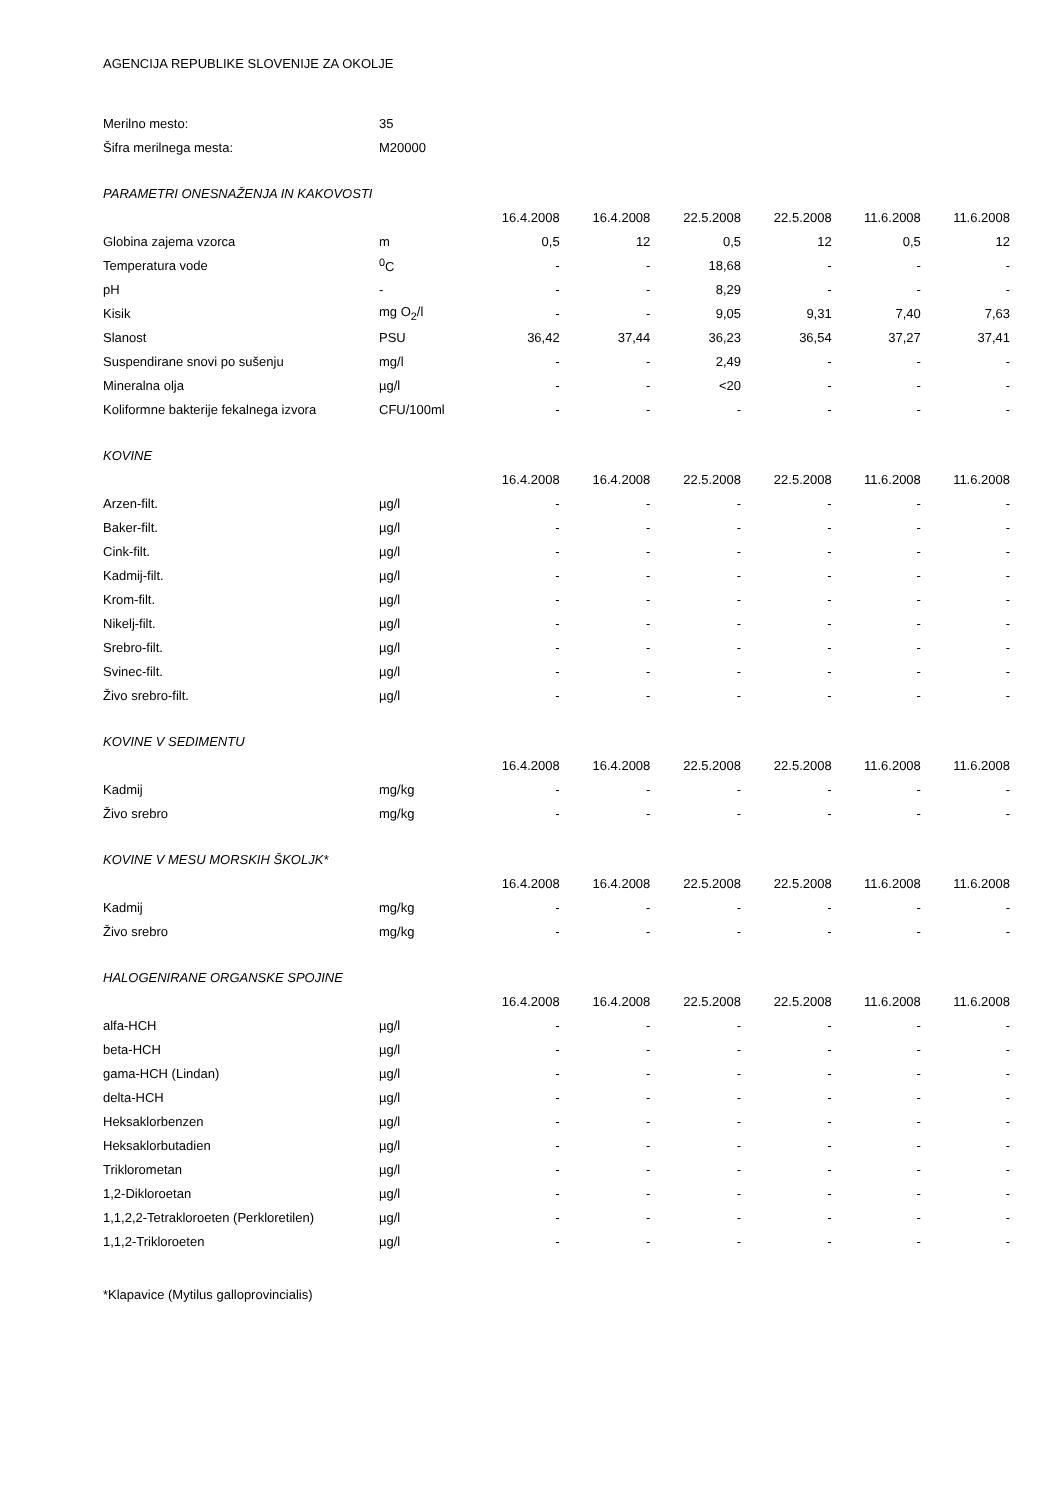AGENCIJA REPUBLIKE SLOVENIJE ZA OKOLJE
| Merilno mesto: | 35 | | | | | | |
| Šifra merilnega mesta: | M20000 | | | | | | |
| PARAMETRI ONESNAŽENJA IN KAKOVOSTI | | | | | | | |
| | | 16.4.2008 | 16.4.2008 | 22.5.2008 | 22.5.2008 | 11.6.2008 | 11.6.2008 |
| Globina zajema vzorca | m | 0,5 | 12 | 0,5 | 12 | 0,5 | 12 |
| Temperatura vode | <sup>0</sup> C | - | - | 18,68 | - | - | - |
| pH | - | - | - | 8,29 | - | - | - |
| Kisik | mg O<sub>2</sub>/l | - | - | 9,05 | 9,31 | 7,40 | 7,63 |
| Slanost | PSU | 36,42 | 37,44 | 36,23 | 36,54 | 37,27 | 37,41 |
| Suspendirane snovi po sušenju | mg/l | - | - | 2,49 | - | - | - |
| Mineralna olja | µg/l | - | - | <20 | - | - | - |
| Koliformne bakterije fekalnega izvora | CFU/100ml | - | - | - | - | - | - |
| KOVINE | | | | | | | |
| | | 16.4.2008 | 16.4.2008 | 22.5.2008 | 22.5.2008 | 11.6.2008 | 11.6.2008 |
| Arzen-filt. | µg/l | - | - | - | - | - | - |
| Baker-filt. | µg/l | - | - | - | - | - | - |
| Cink-filt. | µg/l | - | - | - | - | - | - |
| Kadmij-filt. | µg/l | - | - | - | - | - | - |
| Krom-filt. | µg/l | - | - | - | - | - | - |
| Nikelj-filt. | µg/l | - | - | - | - | - | - |
| Srebro-filt. | µg/l | - | - | - | - | - | - |
| Svinec-filt. | µg/l | - | - | - | - | - | - |
| Živo srebro-filt. | µg/l | - | - | - | - | - | - |
| KOVINE V SEDIMENTU | | | | | | | |
| | | 16.4.2008 | 16.4.2008 | 22.5.2008 | 22.5.2008 | 11.6.2008 | 11.6.2008 |
| Kadmij | mg/kg | - | - | - | - | - | - |
| Živo srebro | mg/kg | - | - | - | - | - | - |
| KOVINE V MESU MORSKIH ŠKOLJK* | | | | | | | |
| | | 16.4.2008 | 16.4.2008 | 22.5.2008 | 22.5.2008 | 11.6.2008 | 11.6.2008 |
| Kadmij | mg/kg | - | - | - | - | - | - |
| Živo srebro | mg/kg | - | - | - | - | - | - |
| HALOGENIRANE ORGANSKE SPOJINE | | | | | | | |
| | | 16.4.2008 | 16.4.2008 | 22.5.2008 | 22.5.2008 | 11.6.2008 | 11.6.2008 |
| alfa-HCH | µg/l | - | - | - | - | - | - |
| beta-HCH | µg/l | - | - | - | - | - | - |
| gama-HCH (Lindan) | µg/l | - | - | - | - | - | - |
| delta-HCH | µg/l | - | - | - | - | - | - |
| Heksaklorbenzen | µg/l | - | - | - | - | - | - |
| Heksaklorbutadien | µg/l | - | - | - | - | - | - |
| Triklorometan | µg/l | - | - | - | - | - | - |
| 1,2-Dikloroetan | µg/l | - | - | - | - | - | - |
| 1,1,2,2-Tetrakloroeten (Perkloretilen) | µg/l | - | - | - | - | - | - |
| 1,1,2-Trikloroeten | µg/l | - | - | - | - | - | - |
*Klapavice (Mytilus galloprovincialis)